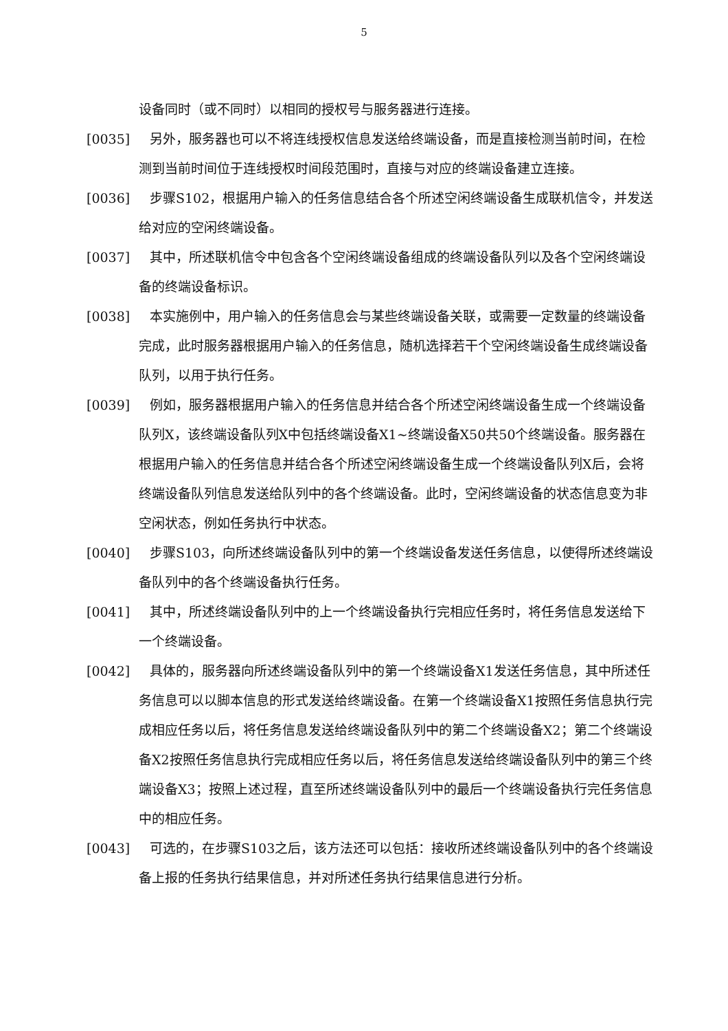5
设备同时（或不同时）以相同的授权号与服务器进行连接。
[0035] 另外，服务器也可以不将连线授权信息发送给终端设备，而是直接检测当前时间，在检测到当前时间位于连线授权时间段范围时，直接与对应的终端设备建立连接。
[0036] 步骤S102，根据用户输入的任务信息结合各个所述空闲终端设备生成联机信令，并发送给对应的空闲终端设备。
[0037] 其中，所述联机信令中包含各个空闲终端设备组成的终端设备队列以及各个空闲终端设备的终端设备标识。
[0038] 本实施例中，用户输入的任务信息会与某些终端设备关联，或需要一定数量的终端设备完成，此时服务器根据用户输入的任务信息，随机选择若干个空闲终端设备生成终端设备队列，以用于执行任务。
[0039] 例如，服务器根据用户输入的任务信息并结合各个所述空闲终端设备生成一个终端设备队列X，该终端设备队列X中包括终端设备X1~终端设备X50共50个终端设备。服务器在根据用户输入的任务信息并结合各个所述空闲终端设备生成一个终端设备队列X后，会将终端设备队列信息发送给队列中的各个终端设备。此时，空闲终端设备的状态信息变为非空闲状态，例如任务执行中状态。
[0040] 步骤S103，向所述终端设备队列中的第一个终端设备发送任务信息，以使得所述终端设备队列中的各个终端设备执行任务。
[0041] 其中，所述终端设备队列中的上一个终端设备执行完相应任务时，将任务信息发送给下一个终端设备。
[0042] 具体的，服务器向所述终端设备队列中的第一个终端设备X1发送任务信息，其中所述任务信息可以以脚本信息的形式发送给终端设备。在第一个终端设备X1按照任务信息执行完成相应任务以后，将任务信息发送给终端设备队列中的第二个终端设备X2；第二个终端设备X2按照任务信息执行完成相应任务以后，将任务信息发送给终端设备队列中的第三个终端设备X3；按照上述过程，直至所述终端设备队列中的最后一个终端设备执行完任务信息中的相应任务。
[0043] 可选的，在步骤S103之后，该方法还可以包括：接收所述终端设备队列中的各个终端设备上报的任务执行结果信息，并对所述任务执行结果信息进行分析。